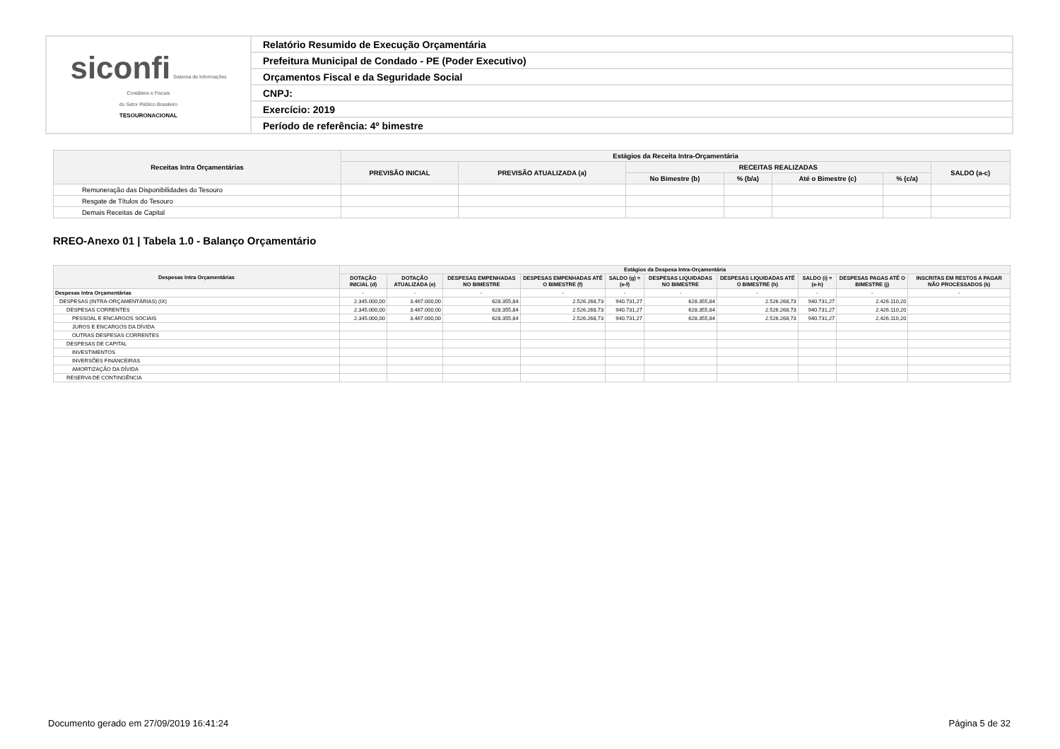| siconfi Sistema de Informações Contábeis e Fiscais do Setor Público Brasileiro TESOURONACIONAL | Relatório Resumido de Execução Orçamentária |
| | Prefeitura Municipal de Condado - PE (Poder Executivo) |
| | Orçamentos Fiscal e da Seguridade Social |
| | CNPJ: |
| | Exercício: 2019 |
| | Período de referência: 4º bimestre |
| Receitas Intra Orçamentárias | Estágios da Receita Intra-Orçamentária | | | | | | |
| --- | --- | --- | --- | --- | --- | --- | --- |
| | PREVISÃO INICIAL | PREVISÃO ATUALIZADA (a) | RECEITAS REALIZADAS | | | | SALDO (a-c) |
| | | | No Bimestre (b) | % (b/a) | Até o Bimestre (c) | % (c/a) | |
| Remuneração das Disponibilidades do Tesouro | | | | | | | |
| Resgate de Títulos do Tesouro | | | | | | | |
| Demais Receitas de Capital | | | | | | | |
RREO-Anexo 01 | Tabela 1.0 - Balanço Orçamentário
| Despesas Intra Orçamentárias | Estágios da Despesa Intra-Orçamentária | | | | | | | | | |
| --- | --- | --- | --- | --- | --- | --- | --- | --- | --- | --- |
| | DOTAÇÃO INICIAL (d) | DOTAÇÃO ATUALIZADA (e) | DESPESAS EMPENHADAS NO BIMESTRE | DESPESAS EMPENHADAS ATÉ O BIMESTRE (f) | SALDO (g) = (e-f) | DESPESAS LIQUIDADAS NO BIMESTRE | DESPESAS LIQUIDADAS ATÉ O BIMESTRE (h) | SALDO (i) = (e-h) | DESPESAS PAGAS ATÉ O BIMESTRE (j) | INSCRITAS EM RESTOS A PAGAR NÃO PROCESSADOS (k) |
| Despesas Intra Orçamentárias | - | - | - | - | - | - | - | - | - | - |
| DESPESAS (INTRA-ORÇAMENTÁRIAS) (IX) | 2.345.000,00 | 3.467.000,00 | 628.355,84 | 2.526.268,73 | 940.731,27 | 628.355,84 | 2.526.268,73 | 940.731,27 | 2.426.110,20 | |
| DESPESAS CORRENTES | 2.345.000,00 | 3.467.000,00 | 628.355,84 | 2.526.268,73 | 940.731,27 | 628.355,84 | 2.526.268,73 | 940.731,27 | 2.426.110,20 | |
| PESSOAL E ENCARGOS SOCIAIS | 2.345.000,00 | 3.467.000,00 | 628.355,84 | 2.526.268,73 | 940.731,27 | 628.355,84 | 2.526.268,73 | 940.731,27 | 2.426.110,20 | |
| JUROS E ENCARGOS DA DÍVIDA | | | | | | | | | | |
| OUTRAS DESPESAS CORRENTES | | | | | | | | | | |
| DESPESAS DE CAPITAL | | | | | | | | | | |
| INVESTIMENTOS | | | | | | | | | | |
| INVERSÕES FINANCEIRAS | | | | | | | | | | |
| AMORTIZAÇÃO DA DÍVIDA | | | | | | | | | | |
| RESERVA DE CONTINGÊNCIA | | | | | | | | | | |
Documento gerado em 27/09/2019 16:41:24
Página 5 de 32